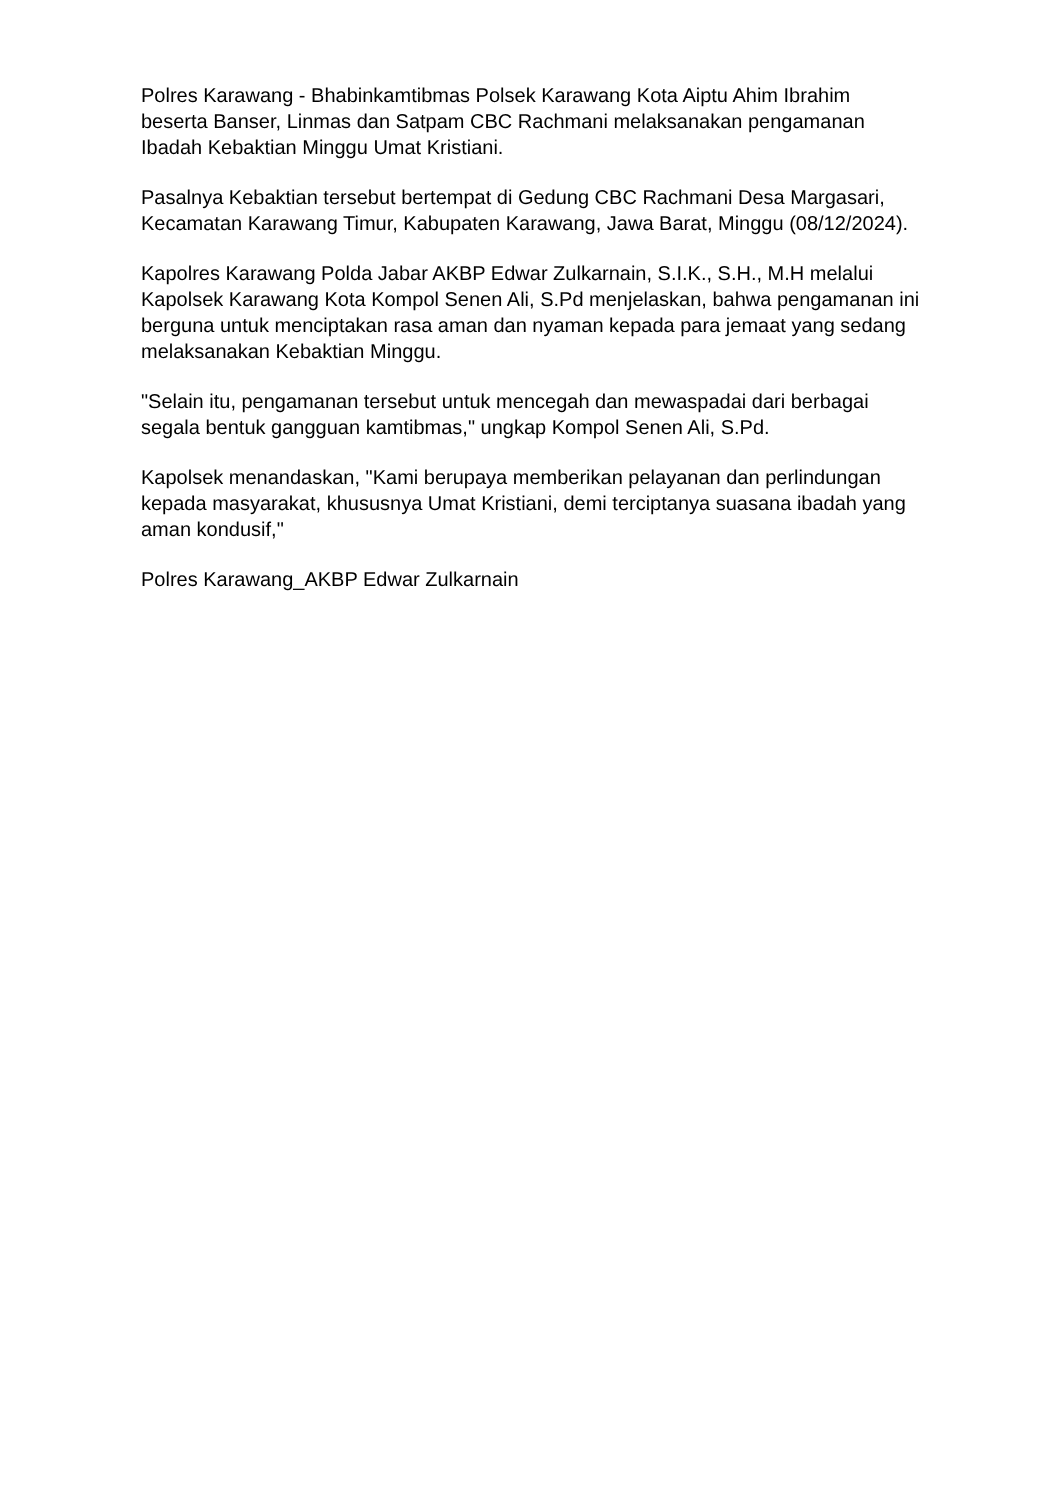Polres Karawang - Bhabinkamtibmas Polsek Karawang Kota Aiptu Ahim Ibrahim beserta Banser, Linmas dan Satpam CBC Rachmani melaksanakan pengamanan Ibadah Kebaktian Minggu Umat Kristiani.
Pasalnya Kebaktian tersebut bertempat di Gedung CBC Rachmani Desa Margasari, Kecamatan Karawang Timur, Kabupaten Karawang, Jawa Barat, Minggu (08/12/2024).
Kapolres Karawang Polda Jabar AKBP Edwar Zulkarnain, S.I.K., S.H., M.H melalui Kapolsek Karawang Kota Kompol Senen Ali, S.Pd menjelaskan, bahwa pengamanan ini berguna untuk menciptakan rasa aman dan nyaman kepada para jemaat yang sedang melaksanakan Kebaktian Minggu.
"Selain itu, pengamanan tersebut untuk mencegah dan mewaspadai dari berbagai segala bentuk gangguan kamtibmas," ungkap Kompol Senen Ali, S.Pd.
Kapolsek menandaskan, "Kami berupaya memberikan pelayanan dan perlindungan kepada masyarakat, khususnya Umat Kristiani, demi terciptanya suasana ibadah yang aman kondusif,"
Polres Karawang_AKBP Edwar Zulkarnain